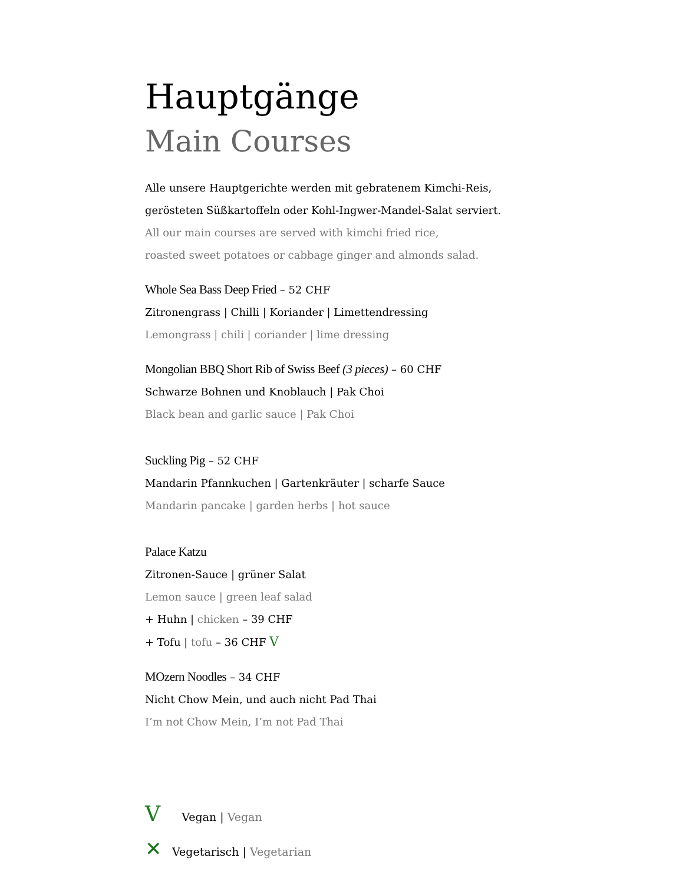Hauptgänge
Main Courses
Alle unsere Hauptgerichte werden mit gebratenem Kimchi-Reis,
gerösteten Süßkartoffeln oder Kohl-Ingwer-Mandel-Salat serviert.
All our main courses are served with kimchi fried rice,
roasted sweet potatoes or cabbage ginger and almonds salad.
Whole Sea Bass Deep Fried – 52 CHF
Zitronengrass | Chilli | Koriander | Limettendressing
Lemongrass | chili | coriander | lime dressing
Mongolian BBQ Short Rib of Swiss Beef (3 pieces) – 60 CHF
Schwarze Bohnen und Knoblauch | Pak Choi
Black bean and garlic sauce | Pak Choi
Suckling Pig – 52 CHF
Mandarin Pfannkuchen | Gartenkräuter | scharfe Sauce
Mandarin pancake | garden herbs | hot sauce
Palace Katzu
Zitronen-Sauce | grüner Salat
Lemon sauce | green leaf salad
+ Huhn | chicken – 39 CHF
+ Tofu | tofu – 36 CHF V
MOzern Noodles – 34 CHF
Nicht Chow Mein, und auch nicht Pad Thai
I’m not Chow Mein, I’m not Pad Thai
V Vegan | Vegan
✕ Vegetarisch | Vegetarian